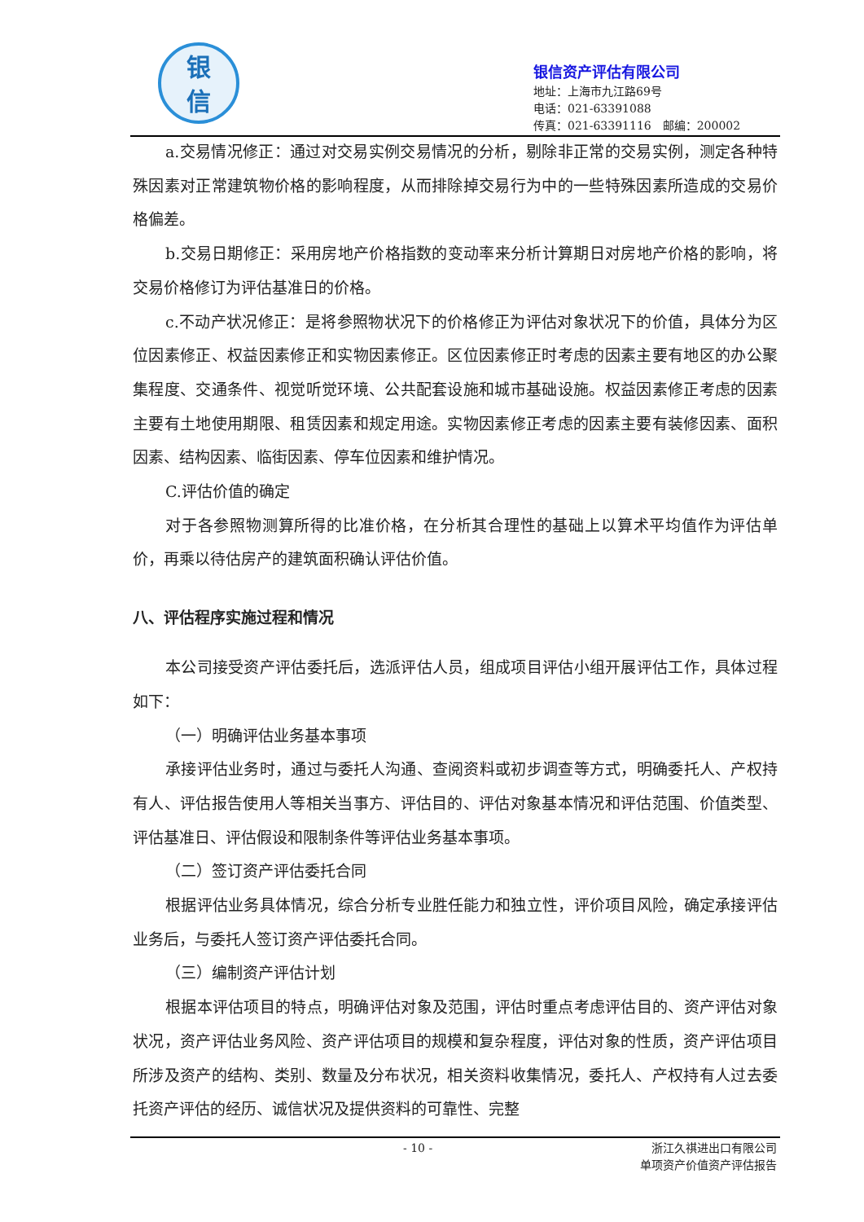银
信
银信资产评估有限公司
地址：上海市九江路69号
电话：021-63391088
传真：021-63391116　邮编：200002
a.交易情况修正：通过对交易实例交易情况的分析，剔除非正常的交易实例，测定各种特殊因素对正常建筑物价格的影响程度，从而排除掉交易行为中的一些特殊因素所造成的交易价格偏差。
b.交易日期修正：采用房地产价格指数的变动率来分析计算期日对房地产价格的影响，将交易价格修订为评估基准日的价格。
c.不动产状况修正：是将参照物状况下的价格修正为评估对象状况下的价值，具体分为区位因素修正、权益因素修正和实物因素修正。区位因素修正时考虑的因素主要有地区的办公聚集程度、交通条件、视觉听觉环境、公共配套设施和城市基础设施。权益因素修正考虑的因素主要有土地使用期限、租赁因素和规定用途。实物因素修正考虑的因素主要有装修因素、面积因素、结构因素、临街因素、停车位因素和维护情况。
C.评估价值的确定
对于各参照物测算所得的比准价格，在分析其合理性的基础上以算术平均值作为评估单价，再乘以待估房产的建筑面积确认评估价值。
八、评估程序实施过程和情况
本公司接受资产评估委托后，选派评估人员，组成项目评估小组开展评估工作，具体过程如下：
（一）明确评估业务基本事项
承接评估业务时，通过与委托人沟通、查阅资料或初步调查等方式，明确委托人、产权持有人、评估报告使用人等相关当事方、评估目的、评估对象基本情况和评估范围、价值类型、评估基准日、评估假设和限制条件等评估业务基本事项。
（二）签订资产评估委托合同
根据评估业务具体情况，综合分析专业胜任能力和独立性，评价项目风险，确定承接评估业务后，与委托人签订资产评估委托合同。
（三）编制资产评估计划
根据本评估项目的特点，明确评估对象及范围，评估时重点考虑评估目的、资产评估对象状况，资产评估业务风险、资产评估项目的规模和复杂程度，评估对象的性质，资产评估项目所涉及资产的结构、类别、数量及分布状况，相关资料收集情况，委托人、产权持有人过去委托资产评估的经历、诚信状况及提供资料的可靠性、完整
- 10 -
浙江久祺进出口有限公司
单项资产价值资产评估报告